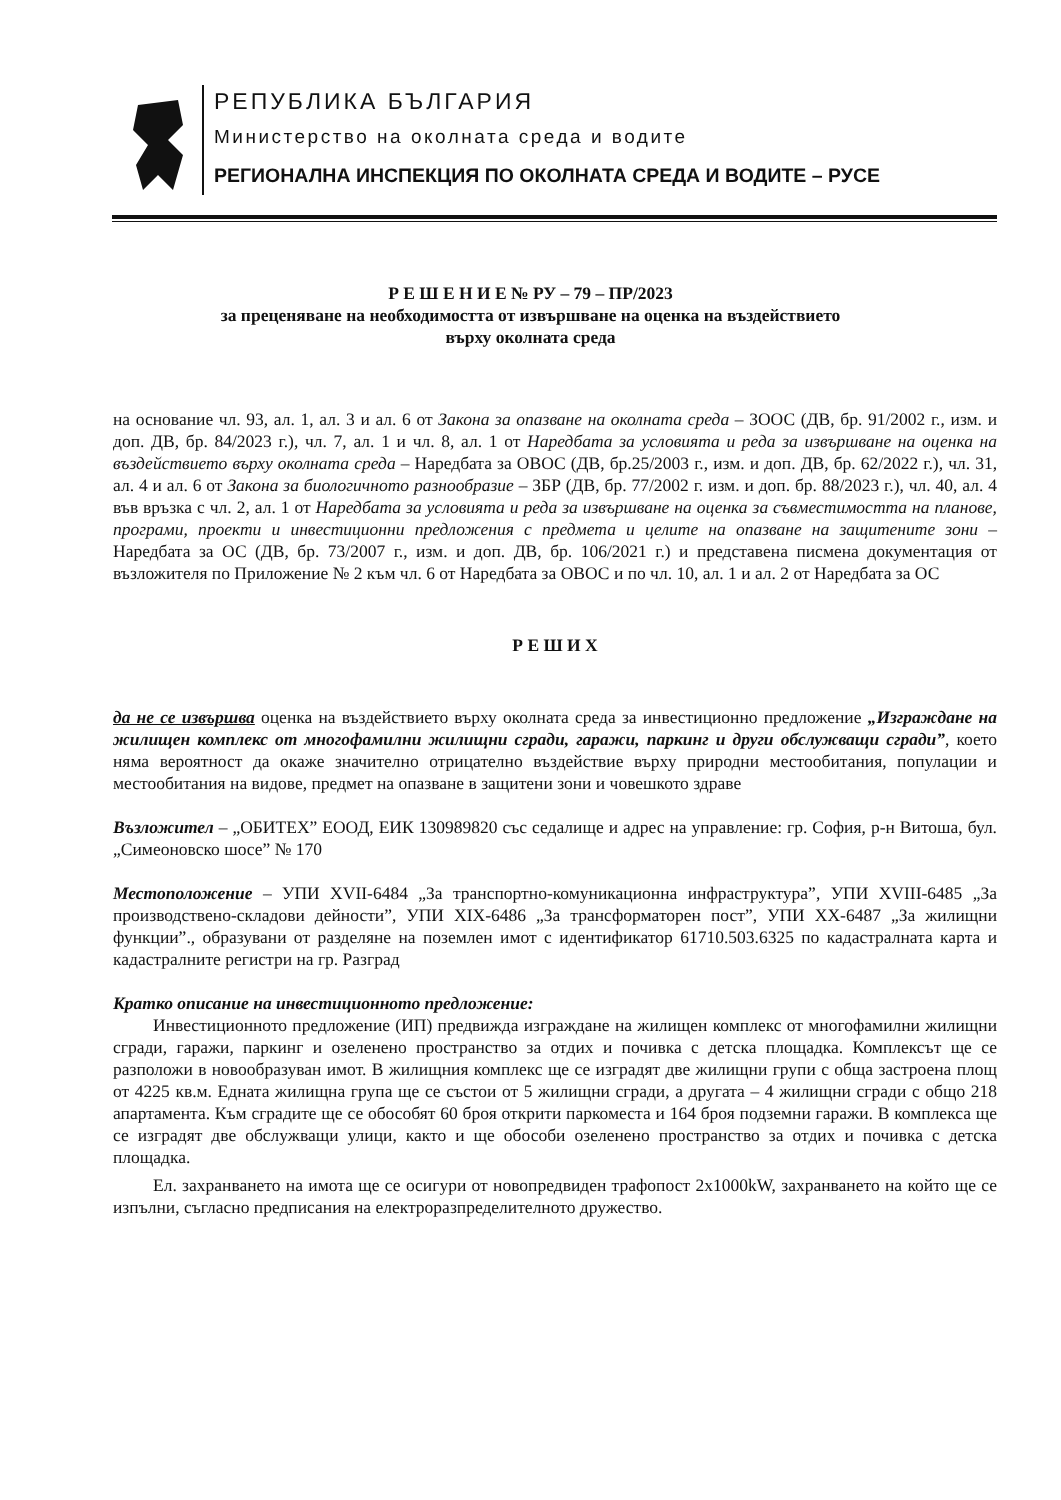РЕПУБЛИКА БЪЛГАРИЯ
Министерство на околната среда и водите
РЕГИОНАЛНА ИНСПЕКЦИЯ ПО ОКОЛНАТА СРЕДА И ВОДИТЕ – РУСЕ
Р Е Ш Е Н И Е № РУ – 79 – ПР/2023
за преценяване на необходимостта от извършване на оценка на въздействието
върху околната среда
на основание чл. 93, ал. 1, ал. 3 и ал. 6 от Закона за опазване на околната среда – ЗООС (ДВ, бр. 91/2002 г., изм. и доп. ДВ, бр. 84/2023 г.), чл. 7, ал. 1 и чл. 8, ал. 1 от Наредбата за условията и реда за извършване на оценка на въздействието върху околната среда – Наредбата за ОВОС (ДВ, бр.25/2003 г., изм. и доп. ДВ, бр. 62/2022 г.), чл. 31, ал. 4 и ал. 6 от Закона за биологичното разнообразие – ЗБР (ДВ, бр. 77/2002 г. изм. и доп. бр. 88/2023 г.), чл. 40, ал. 4 във връзка с чл. 2, ал. 1 от Наредбата за условията и реда за извършване на оценка за съвместимостта на планове, програми, проекти и инвестиционни предложения с предмета и целите на опазване на защитените зони – Наредбата за ОС (ДВ, бр. 73/2007 г., изм. и доп. ДВ, бр. 106/2021 г.) и представена писмена документация от възложителя по Приложение № 2 към чл. 6 от Наредбата за ОВОС и по чл. 10, ал. 1 и ал. 2 от Наредбата за ОС
Р Е Ш И Х
да не се извършва оценка на въздействието върху околната среда за инвестиционно предложение „Изграждане на жилищен комплекс от многофамилни жилищни сгради, гаражи, паркинг и други обслужващи сгради”, което няма вероятност да окаже значително отрицателно въздействие върху природни местообитания, популации и местообитания на видове, предмет на опазване в защитени зони и човешкото здраве
Възложител – „ОБИТЕХ” ЕООД, ЕИК 130989820 със седалище и адрес на управление: гр. София, р-н Витоша, бул. „Симеоновско шосе” № 170
Местоположение – УПИ XVII-6484 „За транспортно-комуникационна инфраструктура”, УПИ XVIII-6485 „За производствено-складови дейности”, УПИ XIX-6486 „За трансформаторен пост”, УПИ XX-6487 „За жилищни функции”., образувани от разделяне на поземлен имот с идентификатор 61710.503.6325 по кадастралната карта и кадастралните регистри на гр. Разград
Кратко описание на инвестиционното предложение:
Инвестиционното предложение (ИП) предвижда изграждане на жилищен комплекс от многофамилни жилищни сгради, гаражи, паркинг и озеленено пространство за отдих и почивка с детска площадка. Комплексът ще се разположи в новообразуван имот. В жилищния комплекс ще се изградят две жилищни групи с обща застроена площ от 4225 кв.м. Едната жилищна група ще се състои от 5 жилищни сгради, а другата – 4 жилищни сгради с общо 218 апартамента. Към сградите ще се обособят 60 броя открити паркоместа и 164 броя подземни гаражи. В комплекса ще се изградят две обслужващи улици, както и ще обособи озеленено пространство за отдих и почивка с детска площадка.
Ел. захранването на имота ще се осигури от новопредвиден трафопост 2x1000kW, захранването на който ще се изпълни, съгласно предписания на електроразпределителното дружество.